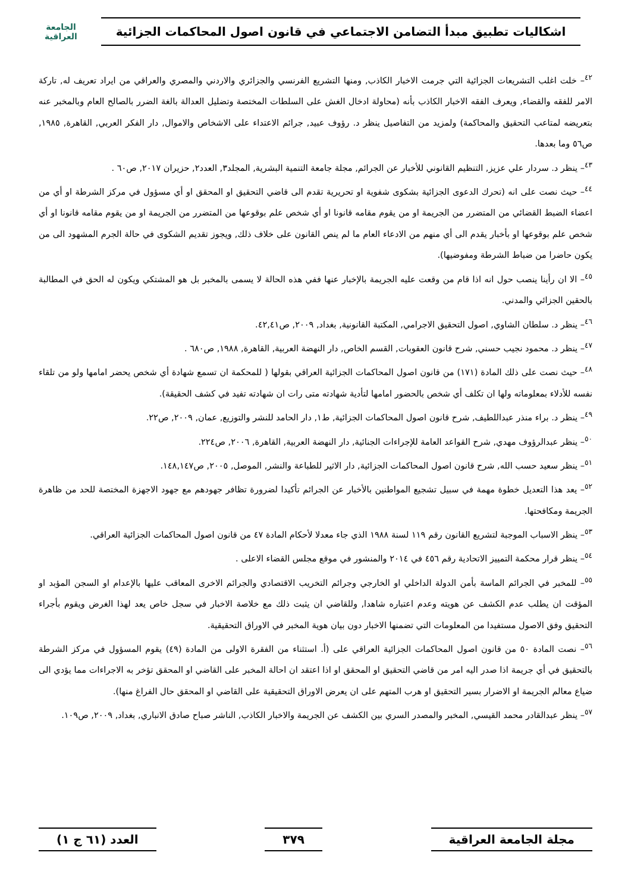اشكاليات تطبيق مبدأ التضامن الاجتماعي في قانون اصول المحاكمات الجزائية
الجامعة العراقية
<sup>٤٢</sup>– خلت اغلب التشريعات الجزائية التي جرمت الاخبار الكاذب, ومنها التشريع الفرنسي والجزائري والاردني والمصري والعراقي من ايراد تعريف له, تاركة الامر للفقه والقضاء, ويعرف الفقه الاخبار الكاذب بأنه (محاولة ادخال الغش على السلطات المختصة وتضليل العدالة بالغة الضرر بالصالح العام وبالمخبر عنه بتعريضه لمتاعب التحقيق والمحاكمة) ولمزيد من التفاصيل ينظر د. رؤوف عبيد, جرائم الاعتداء على الاشخاص والاموال, دار الفكر العربي, القاهرة, ١٩٨٥, ص٥٦ وما بعدها.
<sup>٤٣</sup>– ينظر د. سردار علي عزيز, التنظيم القانوني للأخبار عن الجرائم, مجلة جامعة التنمية البشرية, المجلد٣, العدد٢, حزيران ٢٠١٧, ص٦٠ .
<sup>٤٤</sup>– حيث نصت على انه (تحرك الدعوى الجزائية بشكوى شفوية او تحريرية تقدم الى قاضي التحقيق او المحقق او أي مسؤول في مركز الشرطة او أي من اعضاء الضبط القضائي من المتضرر من الجريمة او من يقوم مقامه قانونا او أي شخص علم بوقوعها من المتضرر من الجريمة او من يقوم مقامه قانونا او أي شخص علم بوقوعها او بأخبار يقدم الى أي منهم من الادعاء العام ما لم ينص القانون على خلاف ذلك, ويجوز تقديم الشكوى في حالة الجرم المشهود الى من يكون حاضرا من ضباط الشرطة ومفوضيها).
<sup>٤٥</sup>– الا ان رأينا ينصب حول انه اذا قام من وقعت عليه الجريمة بالإخبار عنها ففي هذه الحالة لا يسمى بالمخبر بل هو المشتكي ويكون له الحق في المطالبة بالحقين الجزائي والمدني.
<sup>٤٦</sup>– ينظر د. سلطان الشاوي, اصول التحقيق الاجرامي, المكتبة القانونية, بغداد, ٢٠٠٩, ص٤٢,٤١.
<sup>٤٧</sup>– ينظر د. محمود نجيب حسني, شرح قانون العقوبات, القسم الخاص, دار النهضة العربية, القاهرة, ١٩٨٨, ص٦٨٠ .
<sup>٤٨</sup>– حيث نصت على ذلك المادة (١٧١) من قانون اصول المحاكمات الجزائية العراقي بقولها ( للمحكمة ان تسمع شهادة أي شخص يحضر امامها ولو من تلقاء نفسه للأدلاء بمعلوماته ولها ان تكلف أي شخص بالحضور امامها لتأدية شهادته متى رات ان شهادته تفيد في كشف الحقيقة).
<sup>٤٩</sup>– ينظر د. براء منذر عبداللطيف, شرح قانون اصول المحاكمات الجزائية, ط١, دار الحامد للنشر والتوزيع, عمان, ٢٠٠٩, ص٢٢.
<sup>٥٠</sup>– ينظر عبدالرؤوف مهدي, شرح القواعد العامة للإجراءات الجنائية, دار النهضة العربية, القاهرة, ٢٠٠٦, ص٢٢٤.
<sup>٥١</sup>– ينظر سعيد حسب الله, شرح قانون اصول المحاكمات الجزائية, دار الاثير للطباعة والنشر, الموصل, ٢٠٠٥, ص١٤٨,١٤٧.
<sup>٥٢</sup>– يعد هذا التعديل خطوة مهمة في سبيل تشجيع المواطنين بالأخبار عن الجرائم تأكيدا لضرورة تظافر جهودهم مع جهود الاجهزة المختصة للحد من ظاهرة الجريمة ومكافحتها.
<sup>٥٣</sup>– ينظر الاسباب الموجبة لتشريع القانون رقم ١١٩ لسنة ١٩٨٨ الذي جاء معدلا لأحكام المادة ٤٧ من قانون اصول المحاكمات الجزائية العراقي.
<sup>٥٤</sup>– ينظر قرار محكمة التمييز الاتحادية رقم ٤٥٦ في ٢٠١٤ والمنشور في موقع مجلس القضاء الاعلى .
<sup>٥٥</sup>– للمخبر في الجرائم الماسة بأمن الدولة الداخلي او الخارجي وجرائم التخريب الاقتصادي والجرائم الاخرى المعاقب عليها بالإعدام او السجن المؤبد او المؤقت ان يطلب عدم الكشف عن هويته وعدم اعتباره شاهدا, وللقاضي ان يثبت ذلك مع خلاصة الاخبار في سجل خاص يعد لهذا الغرض ويقوم بأجراء التحقيق وفق الاصول مستفيدا من المعلومات التي تضمنها الاخبار دون بيان هوية المخبر في الاوراق التحقيقية.
<sup>٥٦</sup>– نصت المادة ٥٠ من قانون اصول المحاكمات الجزائية العراقي على (أ. استثناء من الفقرة الاولى من المادة (٤٩) يقوم المسؤول في مركز الشرطة بالتحقيق في أي جريمة اذا صدر اليه امر من قاضي التحقيق او المحقق او اذا اعتقد ان احالة المخبر على القاضي او المحقق تؤخر به الاجراءات مما يؤدي الى ضياع معالم الجريمة او الاضرار بسير التحقيق او هرب المتهم على ان يعرض الاوراق التحقيقية على القاضي او المحقق حال الفراغ منها).
<sup>٥٧</sup>– ينظر عبدالقادر محمد القيسي, المخبر والمصدر السري بين الكشف عن الجريمة والاخبار الكاذب, الناشر صباح صادق الانباري, بغداد, ٢٠٠٩, ص١٠٩.
مجلة الجامعة العراقية ٣٧٩ العدد (٦١ ج ١)